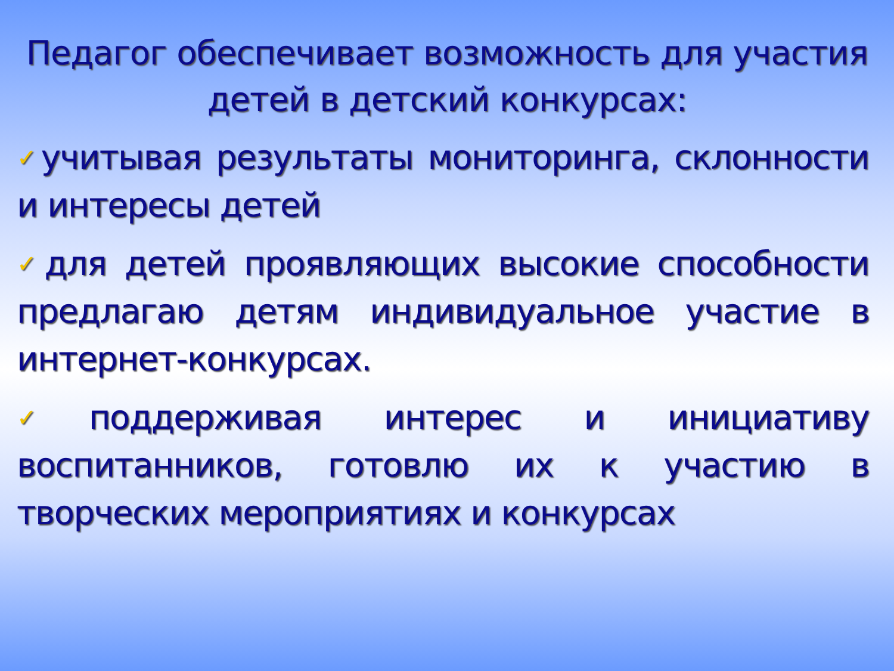Педагог обеспечивает возможность для участия детей в детский конкурсах:
✓учитывая результаты мониторинга, склонности и интересы детей
✓для детей проявляющих высокие способности предлагаю детям индивидуальное участие в интернет-конкурсах.
✓поддерживая интерес и инициативу воспитанников, готовлю их к участию в творческих мероприятиях и конкурсах